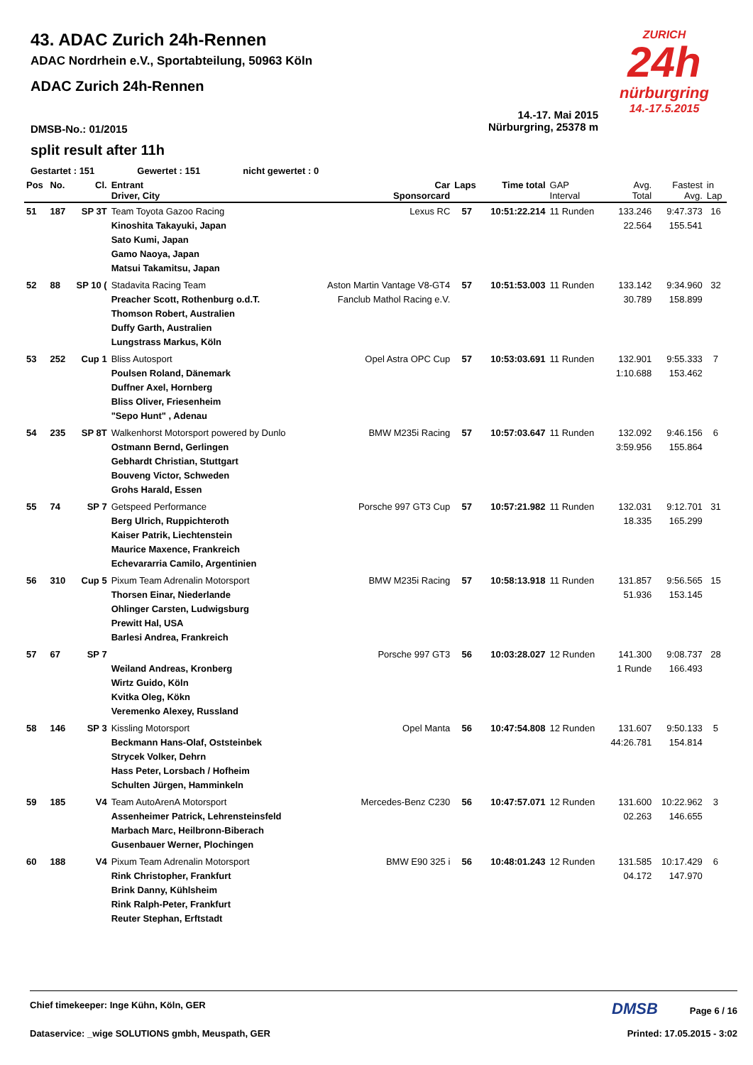ZURICH
24h
nürburgring
14.-17.5.2015
43. ADAC Zurich 24h-Rennen
ADAC Nordrhein e.V., Sportabteilung, 50963 Köln
ADAC Zurich 24h-Rennen
DMSB-No.: 01/2015
14.-17. Mai 2015
Nürburgring, 25378 m
split result after 11h
Gestartet : 151 Gewertet : 151 nicht gewertet : 0
| Pos | No. | Cl. | Entrant Driver, City | Car Sponsorcard | Laps | Time total | GAP Interval | Avg. Total | Fastest Avg. | in Lap |
| --- | --- | --- | --- | --- | --- | --- | --- | --- | --- | --- |
| 51 | 187 | SP 3T | Team Toyota Gazoo Racing Kinoshita Takayuki, Japan Sato Kumi, Japan Gamo Naoya, Japan Matsui Takamitsu, Japan | Lexus RC | 57 | 10:51:22.214 | 11 Runden | 133.246 22.564 | 9:47.373 155.541 | 16 |
| 52 | 88 | SP 10 ( | Stadavita Racing Team Preacher Scott, Rothenburg o.d.T. Thomson Robert, Australien Duffy Garth, Australien Lungstrass Markus, Köln | Aston Martin Vantage V8-GT4 Fanclub Mathol Racing e.V. | 57 | 10:51:53.003 | 11 Runden | 133.142 30.789 | 9:34.960 158.899 | 32 |
| 53 | 252 | Cup 1 | Bliss Autosport Poulsen Roland, Dänemark Duffner Axel, Hornberg Bliss Oliver, Friesenheim "Sepo Hunt" , Adenau | Opel Astra OPC Cup | 57 | 10:53:03.691 | 11 Runden | 132.901 1:10.688 | 9:55.333 153.462 | 7 |
| 54 | 235 | SP 8T | Walkenhorst Motorsport powered by Dunlo Ostmann Bernd, Gerlingen Gebhardt Christian, Stuttgart Bouveng Victor, Schweden Grohs Harald, Essen | BMW M235i Racing | 57 | 10:57:03.647 | 11 Runden | 132.092 3:59.956 | 9:46.156 155.864 | 6 |
| 55 | 74 | SP 7 | Getspeed Performance Berg Ulrich, Ruppichteroth Kaiser Patrik, Liechtenstein Maurice Maxence, Frankreich Echevararria Camilo, Argentinien | Porsche 997 GT3 Cup | 57 | 10:57:21.982 | 11 Runden | 132.031 18.335 | 9:12.701 165.299 | 31 |
| 56 | 310 | Cup 5 | Pixum Team Adrenalin Motorsport Thorsen Einar, Niederlande Ohlinger Carsten, Ludwigsburg Prewitt Hal, USA Barlesi Andrea, Frankreich | BMW M235i Racing | 57 | 10:58:13.918 | 11 Runden | 131.857 51.936 | 9:56.565 153.145 | 15 |
| 57 | 67 | SP 7 | Weiland Andreas, Kronberg Wirtz Guido, Köln Kvitka Oleg, Kökn Veremenko Alexey, Russland | Porsche 997 GT3 | 56 | 10:03:28.027 | 12 Runden | 141.300 1 Runde | 9:08.737 166.493 | 28 |
| 58 | 146 | SP 3 | Kissling Motorsport Beckmann Hans-Olaf, Oststeinbek Strycek Volker, Dehrn Hass Peter, Lorsbach / Hofheim Schulten Jürgen, Hamminkeln | Opel Manta | 56 | 10:47:54.808 | 12 Runden | 131.607 44:26.781 | 9:50.133 154.814 | 5 |
| 59 | 185 | V4 | Team AutoArenA Motorsport Assenheimer Patrick, Lehrensteinsfeld Marbach Marc, Heilbronn-Biberach Gusenbauer Werner, Plochingen | Mercedes-Benz C230 | 56 | 10:47:57.071 | 12 Runden | 131.600 02.263 | 10:22.962 146.655 | 3 |
| 60 | 188 | V4 | Pixum Team Adrenalin Motorsport Rink Christopher, Frankfurt Brink Danny, Kühlsheim Rink Ralph-Peter, Frankfurt Reuter Stephan, Erftstadt | BMW E90 325 i | 56 | 10:48:01.243 | 12 Runden | 131.585 04.172 | 10:17.429 147.970 | 6 |
Chief timekeeper: Inge Kühn, Köln, GER DMSB Page 6 / 16
Dataservice: _wige SOLUTIONS gmbh, Meuspath, GER Printed: 17.05.2015 - 3:02